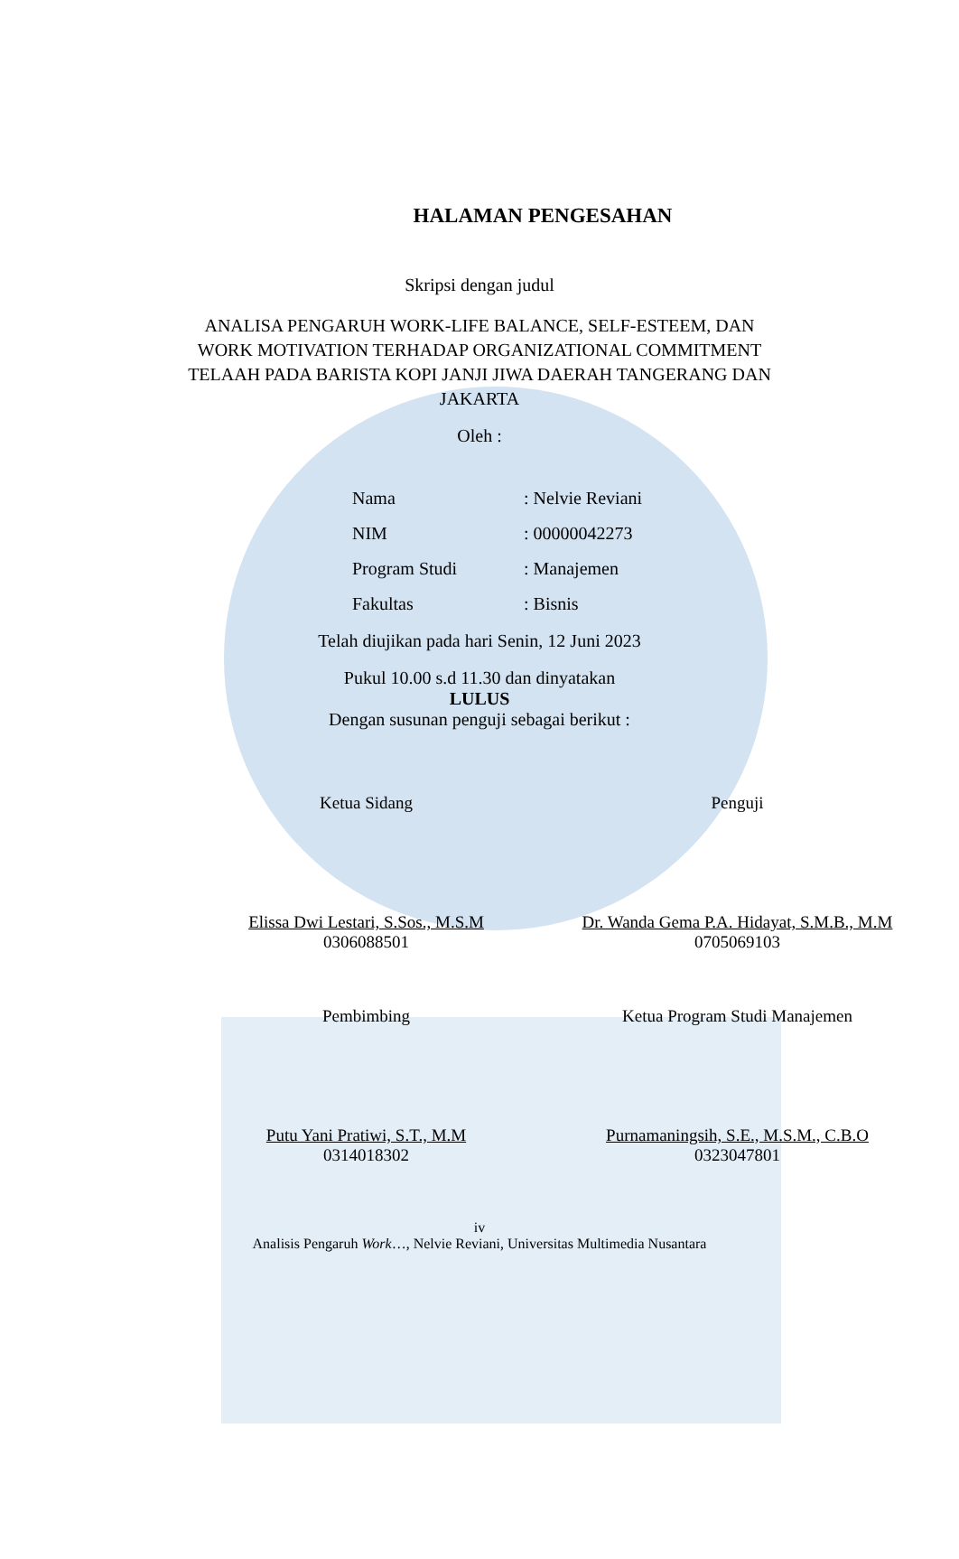HALAMAN PENGESAHAN
Skripsi dengan judul
ANALISA PENGARUH WORK-LIFE BALANCE, SELF-ESTEEM, DAN WORK MOTIVATION TERHADAP ORGANIZATIONAL COMMITMENT TELAAH PADA BARISTA KOPI JANJI JIWA DAERAH TANGERANG DAN JAKARTA
Oleh :
| Nama | : Nelvie Reviani |
| NIM | : 00000042273 |
| Program Studi | : Manajemen |
| Fakultas | : Bisnis |
Telah diujikan pada hari Senin, 12 Juni 2023
Pukul 10.00 s.d 11.30 dan dinyatakan
LULUS
Dengan susunan penguji sebagai berikut :
Ketua Sidang
Elissa Dwi Lestari, S.Sos., M.S.M
0306088501
Penguji
Dr. Wanda Gema P.A. Hidayat, S.M.B., M.M
0705069103
Pembimbing
Putu Yani Pratiwi, S.T., M.M
0314018302
Ketua Program Studi Manajemen
Purnamaningsih, S.E., M.S.M., C.B.O
0323047801
iv
Analisis Pengaruh Work…, Nelvie Reviani, Universitas Multimedia Nusantara